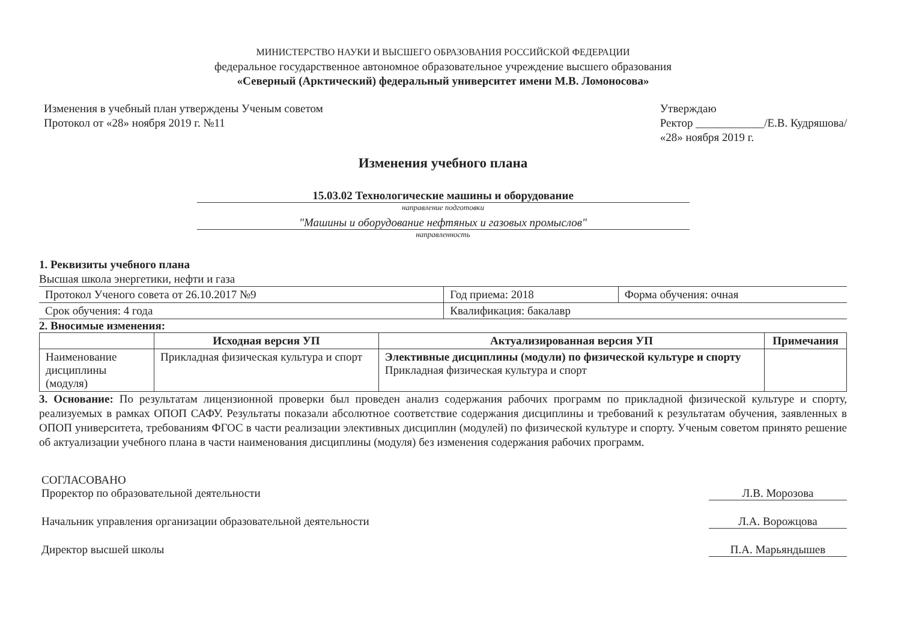МИНИСТЕРСТВО НАУКИ И ВЫСШЕГО ОБРАЗОВАНИЯ РОССИЙСКОЙ ФЕДЕРАЦИИ
федеральное государственное автономное образовательное учреждение высшего образования
«Северный (Арктический) федеральный университет имени М.В. Ломоносова»
Изменения в учебный план утверждены Ученым советом
Протокол от «28» ноября 2019 г. №11
Утверждаю
Ректор ____________/Е.В. Кудряшова/
«28» ноября 2019 г.
Изменения учебного плана
15.03.02 Технологические машины и оборудование
направление подготовки
"Машины и оборудование нефтяных и газовых промыслов"
направленность
1. Реквизиты учебного плана
Высшая школа энергетики, нефти и газа
| Протокол Ученого совета от 26.10.2017 №9 | Год приема: 2018 | Форма обучения: очная |
| Срок обучения: 4 года | Квалификация: бакалавр | |
2. Вносимые изменения:
| | Исходная версия УП | Актуализированная версия УП | Примечания |
| --- | --- | --- | --- |
| Наименование дисциплины (модуля) | Прикладная физическая культура и спорт | Элективные дисциплины (модули) по физической культуре и спорту Прикладная физическая культура и спорт | |
3. Основание: По результатам лицензионной проверки был проведен анализ содержания рабочих программ по прикладной физической культуре и спорту, реализуемых в рамках ОПОП САФУ. Результаты показали абсолютное соответствие содержания дисциплины и требований к результатам обучения, заявленных в ОПОП университета, требованиям ФГОС в части реализации элективных дисциплин (модулей) по физической культуре и спорту. Ученым советом принято решение об актуализации учебного плана в части наименования дисциплины (модуля) без изменения содержания рабочих программ.
СОГЛАСОВАНО
Проректор по образовательной деятельности Л.В. Морозова
Начальник управления организации образовательной деятельности Л.А. Ворожцова
Директор высшей школы П.А. Марьяндышев